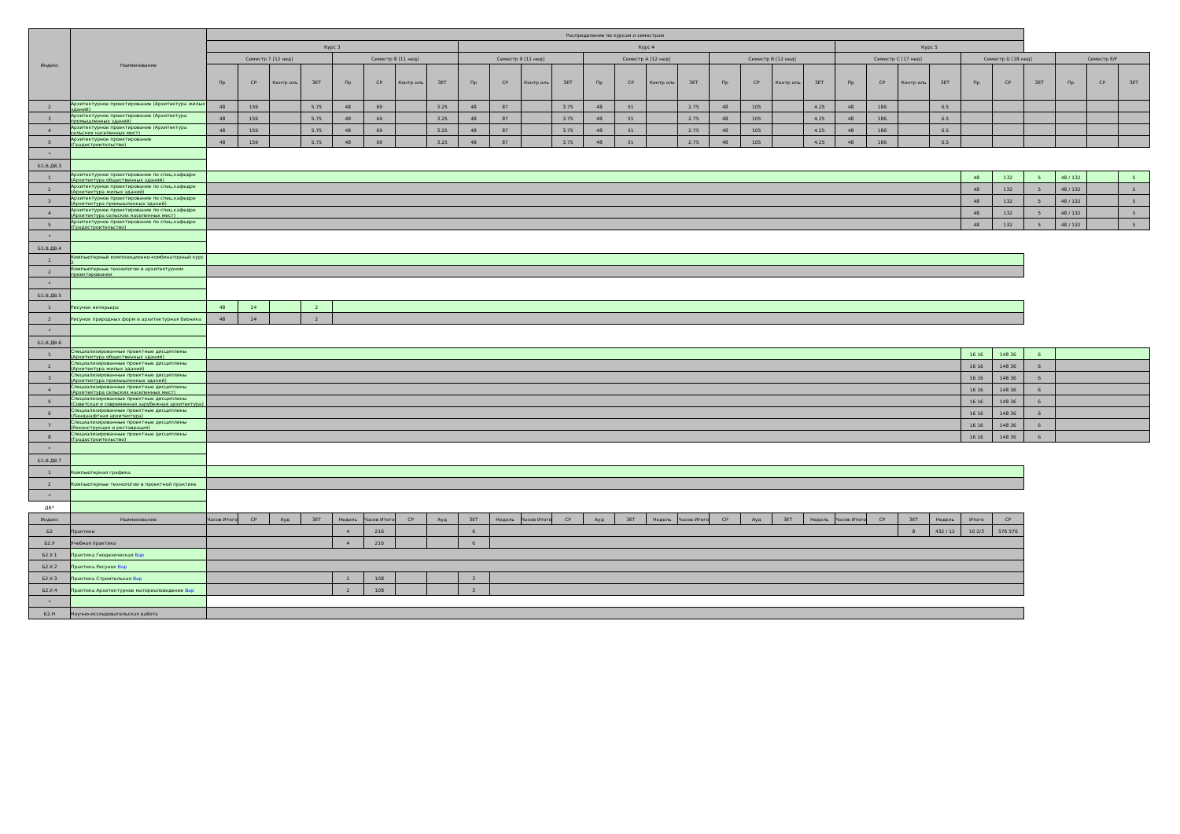| Индекс | Наименование | Распределение по курсам и семестрам | | | | | | | | | | | | | | | | | | | | | | | | | | | | | |
| --- | --- | --- | --- | --- | --- | --- | --- | --- | --- | --- | --- | --- | --- | --- | --- | --- | --- | --- | --- | --- | --- | --- | --- | --- | --- | --- | --- | --- | --- | --- | --- |
| | | Курс 3 | | | | | | | | Курс 4 | | | | | | | | | | | | Курс 5 | | | | | | | | | |
| | | Семестр 7 [12 нед] | | | | Семестр 8 [11 нед] | | | | Семестр 9 [11 нед] | | | | Семестр A [12 нед] | | | | Семестр B [12 нед] | | | | Семестр C [17 нед] | | | | Семестр D [18 нед] | | | Семестр E/F | | |
| | | Пр | СР | Контр оль | ЗЕТ | Пр | СР | Контр оль | ЗЕТ | Пр | СР | Контр оль | ЗЕТ | Пр | СР | Контр оль | ЗЕТ | Пр | СР | Контр оль | ЗЕТ | Пр | СР | Контр оль | ЗЕТ | Пр | СР | ЗЕТ | Пр | СР | ЗЕТ |
| 2 | Архитектурное проектирование (Архитектура жилых зданий) | 48 | 159 | | 5.75 | 48 | 69 | | 3.25 | 48 | 87 | | 3.75 | 48 | 51 | | 2.75 | 48 | 105 | | 4.25 | 48 | 186 | | 6.5 | | | | | | |
| 3 | Архитектурное проектирование (Архитектура промышленных зданий) | 48 | 159 | | 5.75 | 48 | 69 | | 3.25 | 48 | 87 | | 3.75 | 48 | 51 | | 2.75 | 48 | 105 | | 4.25 | 48 | 186 | | 6.5 | | | | | | |
| 4 | Архитектурное проектирование (Архитектура сельских населенных мест) | 48 | 159 | | 5.75 | 48 | 69 | | 3.25 | 48 | 87 | | 3.75 | 48 | 51 | | 2.75 | 48 | 105 | | 4.25 | 48 | 186 | | 6.5 | | | | | | |
| 5 | Архитектурное проектирование (Градостроительство) | 48 | 159 | | 5.75 | 48 | 69 | | 3.25 | 48 | 87 | | 3.75 | 48 | 51 | | 2.75 | 48 | 105 | | 4.25 | 48 | 186 | | 6.5 | | | | | | |
| * | | | | | | | | | | | | | | | | | | | | | | | | | | | | | | | |
| Б1.В.ДВ.3 | | | | | | | | | | | | | | | | | | | | | | | | | | | | | | | |
| 1 | Архитектурное проектирование по спец.кафедре (Архитектура общественных зданий) | | | | | | | | | | | | | | | | | | | | | | | | | 48 | 132 | 5 | 48 / 132 | | 5 |
| 2 | Архитектурное проектирование по спец.кафедре (Архитектура жилых зданий) | | | | | | | | | | | | | | | | | | | | | | | | | 48 | 132 | 5 | 48 / 132 | | 5 |
| 3 | Архитектурное проектирование по спец.кафедре (Архитектура промышленных зданий) | | | | | | | | | | | | | | | | | | | | | | | | | 48 | 132 | 5 | 48 / 132 | | 5 |
| 4 | Архитектурное проектирование по спец.кафедре (Архитектура сельских населенных мест) | | | | | | | | | | | | | | | | | | | | | | | | | 48 | 132 | 5 | 48 / 132 | | 5 |
| 5 | Архитектурное проектирование по спец.кафедре (Градостроительство) | | | | | | | | | | | | | | | | | | | | | | | | | 48 | 132 | 5 | 48 / 132 | | 5 |
| * | | | | | | | | | | | | | | | | | | | | | | | | | | | | | | | |
| Б1.В.ДВ.4 | | | | | | | | | | | | | | | | | | | | | | | | | | | | | | | |
| 1 | Компьютерный композиционно-комбинаторный курс 2 | | | | | | | | | | | | | | | | | | | | | | | | | | | | | | |
| 2 | Компьютерные технологии в архитектурном проектировании | | | | | | | | | | | | | | | | | | | | | | | | | | | | | | |
| * | | | | | | | | | | | | | | | | | | | | | | | | | | | | | | | |
| Б1.В.ДВ.5 | | | | | | | | | | | | | | | | | | | | | | | | | | | | | | | |
| 1 | Рисунок интерьера | 48 | 24 | | 2 | | | | | | | | | | | | | | | | | | | | | | | | | | |
| 2 | Рисунок природных форм и архитектурная бионика | 48 | 24 | | 2 | | | | | | | | | | | | | | | | | | | | | | | | | | |
| * | | | | | | | | | | | | | | | | | | | | | | | | | | | | | | | |
| Б1.В.ДВ.6 | | | | | | | | | | | | | | | | | | | | | | | | | | | | | | | |
| 1 | Специализированные проектные дисциплины (Архитектура общественных зданий) | | | | | | | | | | | | | | | | | | | | | | | | | 16 16 | 148 36 | 6 | | | |
| 2 | Специализированные проектные дисциплины (Архитектура жилых зданий) | | | | | | | | | | | | | | | | | | | | | | | | | 16 16 | 148 36 | 6 | | | |
| 3 | Специализированные проектные дисциплины (Архитектура промышленных зданий) | | | | | | | | | | | | | | | | | | | | | | | | | 16 16 | 148 36 | 6 | | | |
| 4 | Специализированные проектные дисциплины (Архитектура сельских населенных мест) | | | | | | | | | | | | | | | | | | | | | | | | | 16 16 | 148 36 | 6 | | | |
| 5 | Специализированные проектные дисциплины (Советская и современная зарубежная архитектура) | | | | | | | | | | | | | | | | | | | | | | | | | 16 16 | 148 36 | 6 | | | |
| 6 | Специализированные проектные дисциплины (Ландшафтная архитектура) | | | | | | | | | | | | | | | | | | | | | | | | | 16 16 | 148 36 | 6 | | | |
| 7 | Специализированные проектные дисциплины (Реконструкция и реставрация) | | | | | | | | | | | | | | | | | | | | | | | | | 16 16 | 148 36 | 6 | | | |
| 8 | Специализированные проектные дисциплины (Градостроительство) | | | | | | | | | | | | | | | | | | | | | | | | | 16 16 | 148 36 | 6 | | | |
| * | | | | | | | | | | | | | | | | | | | | | | | | | | | | | | | |
| Б1.В.ДВ.7 | | | | | | | | | | | | | | | | | | | | | | | | | | | | | | | |
| 1 | Компьютерная графика | | | | | | | | | | | | | | | | | | | | | | | | | | | | | | |
| 2 | Компьютерные технологии в проектной практике | | | | | | | | | | | | | | | | | | | | | | | | | | | | | | |
| * | | | | | | | | | | | | | | | | | | | | | | | | | | | | | | | |
| ДВ* | | | | | | | | | | | | | | | | | | | | | | | | | | | | | | | |
| Индекс | Наименование | Часов Итого | СР | Ауд | ЗЕТ | Недель | Часов Итого | СР | Ауд | ЗЕТ | Недель | Часов Итого | СР | Ауд | ЗЕТ | Недель | Часов Итого | СР | Ауд | ЗЕТ | Недель | Часов Итого | СР | ЗЕТ | Недель | Итого | СР | | | | |
| Б2 | Практики | | | | | 4 | 216 | | | 6 | | | | | | | | | | | | | | 8 | 432 / 12 | 10 2/3 | 576 576 | | | | |
| Б2.У | Учебная практика | | | | | 4 | 216 | | | 6 | | | | | | | | | | | | | | | | | | | | | |
| Б2.У.1 | Практика Геодезическая Вар | | | | | | | | | | | | | | | | | | | | | | | | | | | | | | |
| Б2.У.2 | Практика Рисунок Вар | | | | | | | | | | | | | | | | | | | | | | | | | | | | | | |
| Б2.У.3 | Практика Строительная Вар | | | | | 2 | 108 | | | 3 | | | | | | | | | | | | | | | | | | | | | |
| Б2.У.4 | Практика Архитектурное материаловедение Вар | | | | | 2 | 108 | | | 3 | | | | | | | | | | | | | | | | | | | | | |
| * | | | | | | | | | | | | | | | | | | | | | | | | | | | | | | | |
| Б2.Н | Научно-исследовательская работа | | | | | | | | | | | | | | | | | | | | | | | | | | | | | | |